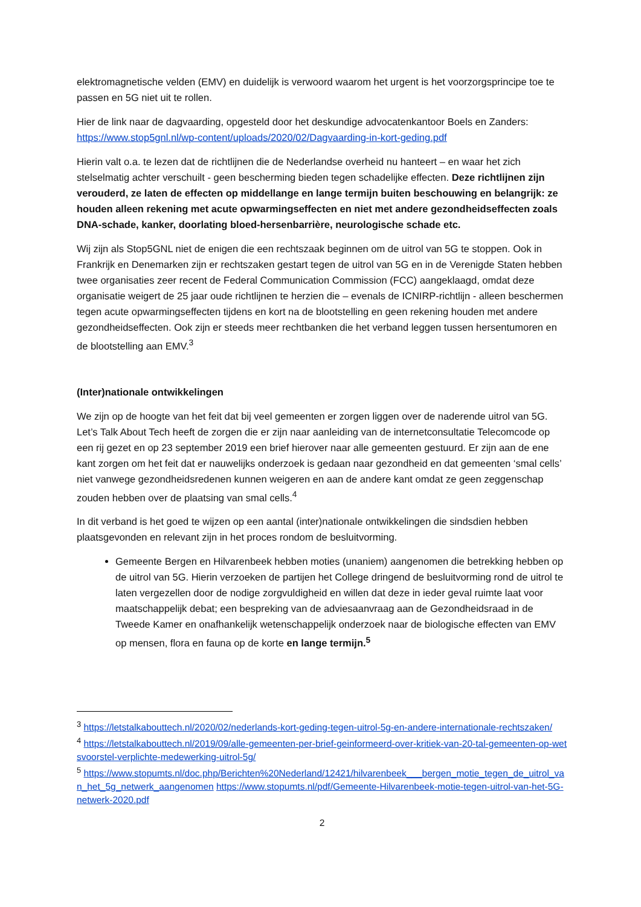elektromagnetische velden (EMV) en duidelijk is verwoord waarom het urgent is het voorzorgsprincipe toe te passen en 5G niet uit te rollen.
Hier de link naar de dagvaarding, opgesteld door het deskundige advocatenkantoor Boels en Zanders: https://www.stop5gnl.nl/wp-content/uploads/2020/02/Dagvaarding-in-kort-geding.pdf
Hierin valt o.a. te lezen dat de richtlijnen die de Nederlandse overheid nu hanteert – en waar het zich stelselmatig achter verschuilt - geen bescherming bieden tegen schadelijke effecten. Deze richtlijnen zijn verouderd, ze laten de effecten op middellange en lange termijn buiten beschouwing en belangrijk: ze houden alleen rekening met acute opwarmingseffecten en niet met andere gezondheidseffecten zoals DNA-schade, kanker, doorlating bloed-hersenbarrière, neurologische schade etc.
Wij zijn als Stop5GNL niet de enigen die een rechtszaak beginnen om de uitrol van 5G te stoppen. Ook in Frankrijk en Denemarken zijn er rechtszaken gestart tegen de uitrol van 5G en in de Verenigde Staten hebben twee organisaties zeer recent de Federal Communication Commission (FCC) aangeklaagd, omdat deze organisatie weigert de 25 jaar oude richtlijnen te herzien die – evenals de ICNIRP-richtlijn - alleen beschermen tegen acute opwarmingseffecten tijdens en kort na de blootstelling en geen rekening houden met andere gezondheidseffecten. Ook zijn er steeds meer rechtbanken die het verband leggen tussen hersentumoren en de blootstelling aan EMV.<sup>3</sup>
(Inter)nationale ontwikkelingen
We zijn op de hoogte van het feit dat bij veel gemeenten er zorgen liggen over de naderende uitrol van 5G. Let’s Talk About Tech heeft de zorgen die er zijn naar aanleiding van de internetconsultatie Telecomcode op een rij gezet en op 23 september 2019 een brief hierover naar alle gemeenten gestuurd. Er zijn aan de ene kant zorgen om het feit dat er nauwelijks onderzoek is gedaan naar gezondheid en dat gemeenten ‘smal cells’ niet vanwege gezondheidsredenen kunnen weigeren en aan de andere kant omdat ze geen zeggenschap zouden hebben over de plaatsing van smal cells.<sup>4</sup>
In dit verband is het goed te wijzen op een aantal (inter)nationale ontwikkelingen die sindsdien hebben plaatsgevonden en relevant zijn in het proces rondom de besluitvorming.
Gemeente Bergen en Hilvarenbeek hebben moties (unaniem) aangenomen die betrekking hebben op de uitrol van 5G. Hierin verzoeken de partijen het College dringend de besluitvorming rond de uitrol te laten vergezellen door de nodige zorgvuldigheid en willen dat deze in ieder geval ruimte laat voor maatschappelijk debat; een bespreking van de adviesaanvraag aan de Gezondheidsraad in de Tweede Kamer en onafhankelijk wetenschappelijk onderzoek naar de biologische effecten van EMV op mensen, flora en fauna op de korte en lange termijn.<sup>5</sup>
<sup>3</sup> https://letstalkabouttech.nl/2020/02/nederlands-kort-geding-tegen-uitrol-5g-en-andere-internationale-rechtszaken/
<sup>4</sup> https://letstalkabouttech.nl/2019/09/alle-gemeenten-per-brief-geinformeerd-over-kritiek-van-20-tal-gemeenten-op-wetsvoorstel-verplichte-medewerking-uitrol-5g/
<sup>5</sup> https://www.stopumts.nl/doc.php/Berichten%20Nederland/12421/hilvarenbeek___bergen_motie_tegen_de_uitrol_van_het_5g_netwerk_aangenomen https://www.stopumts.nl/pdf/Gemeente-Hilvarenbeek-motie-tegen-uitrol-van-het-5G-netwerk-2020.pdf
2